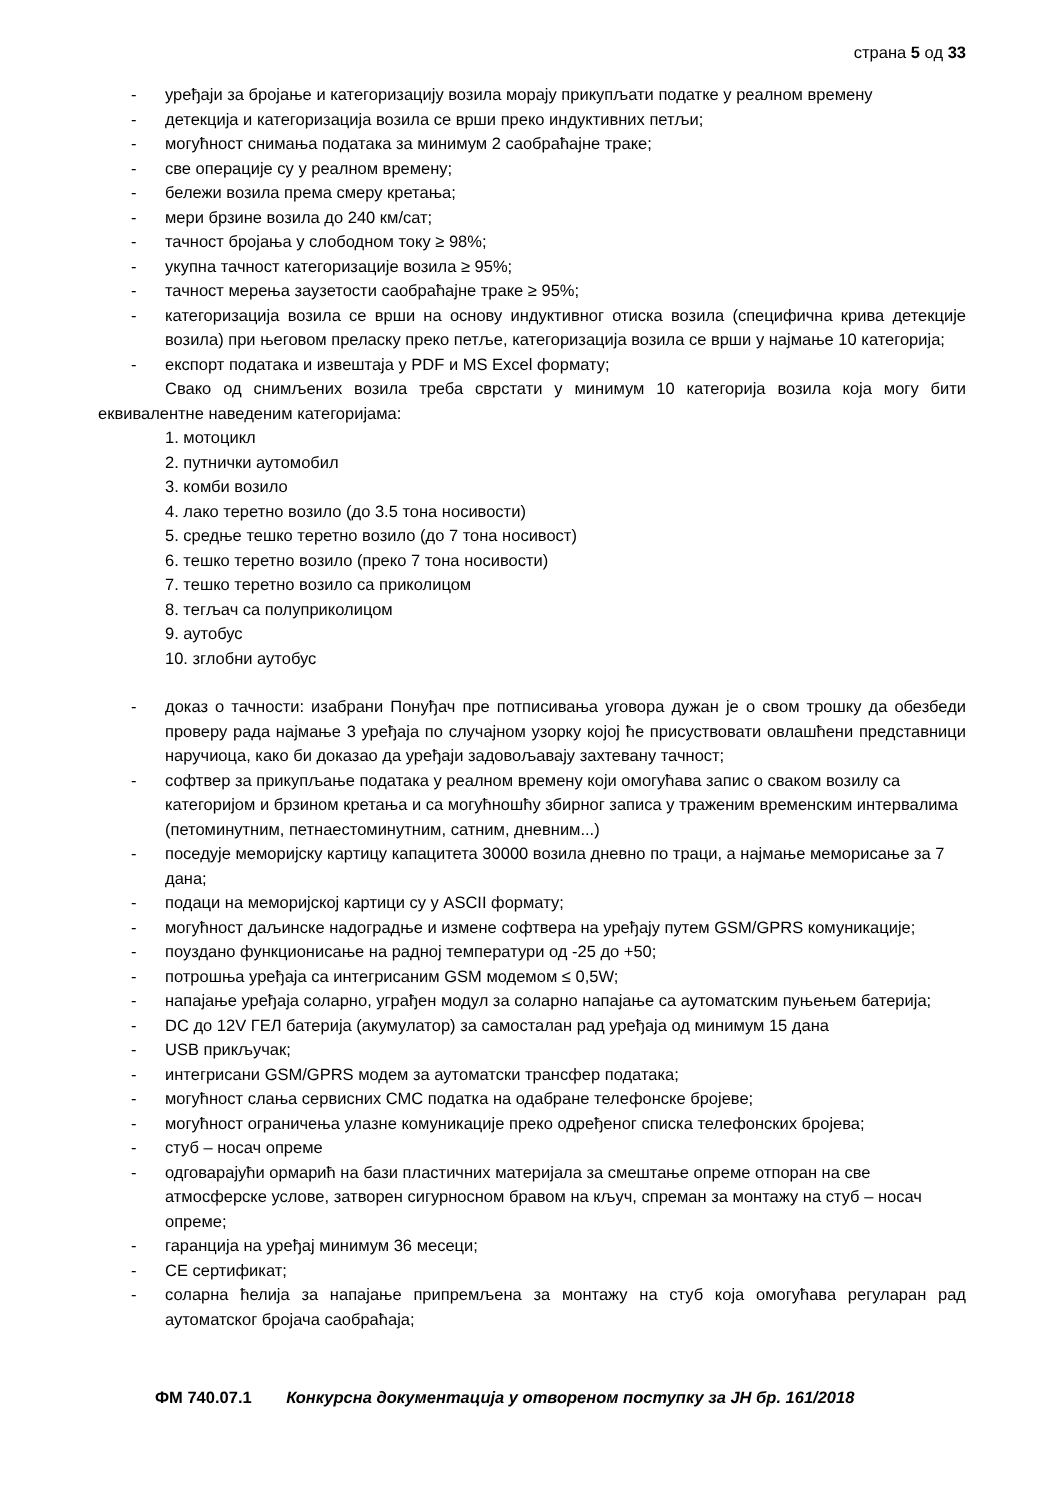страна 5 од 33
- уређаји за бројање и категоризацију возила морају прикупљати податке у реалном времену
- детекција и категоризација возила се врши преко индуктивних петљи;
- могућност снимања података за минимум 2 саобраћајне траке;
- све операције су у реалном времену;
- бележи возила према смеру кретања;
- мери брзине возила до 240 км/сат;
- тачност бројања у слободном току ≥ 98%;
- укупна тачност категоризације возила ≥ 95%;
- тачност мерења заузетости саобраћајне траке ≥ 95%;
- категоризација возила се врши на основу индуктивног отиска возила (специфична крива детекције возила) при његовом преласку преко петље, категоризација возила се врши у најмање 10 категорија;
- експорт података и извештаја у PDF и MS Excel формату;
Свако од снимљених возила треба сврстати у минимум 10 категорија возила која могу бити еквивалентне наведеним категоријама:
1. мотоцикл
2. путнички аутомобил
3. комби возило
4. лако теретно возило (до 3.5 тона носивости)
5. средње тешко теретно возило (до 7 тона носивост)
6. тешко теретно возило (преко 7 тона носивости)
7. тешко теретно возило са приколицом
8. тегљач са полуприколицом
9. аутобус
10. зглобни аутобус
- доказ о тачности: изабрани Понуђач пре потписивања уговора дужан је о свом трошку да обезбеди проверу рада најмање 3 уређаја по случајном узорку којој ће присуствовати овлашћени представници наручиоца, како би доказао да уређаји задовољавају захтевану тачност;
- софтвер за прикупљање података у реалном времену који омогућава запис о сваком возилу са категоријом и брзином кретања и са могућношћу збирног записа у траженим временским интервалима (петоминутним, петнаестоминутним, сатним, дневним...)
- поседује меморијску картицу капацитета 30000 возила дневно по траци, а најмање меморисање за 7 дана;
- подаци на меморијској картици су у ASCII формату;
- могућност даљинске надоградње и измене софтвера на уређају путем GSM/GPRS комуникације;
- поуздано функционисање на радној температури од -25 до +50;
- потрошња уређаја са интегрисаним GSM модемом ≤ 0,5W;
- напајање уређаја соларно, уграђен модул за соларно напајање са аутоматским пуњењем батерија;
- DC до 12V ГЕЛ батерија (акумулатор) за самосталан рад уређаја од минимум 15 дана
- USB прикључак;
- интегрисани GSM/GPRS модем за аутоматски трансфер података;
- могућност слања сервисних СМС податка на одабране телефонске бројеве;
- могућност ограничења улазне комуникације преко одређеног списка телефонских бројева;
- стуб – носач опреме
- одговарајући ормарић на бази пластичних материјала за смештање опреме отпоран на све атмосферске услове, затворен сигурносном бравом на кључ, спреман за монтажу на стуб – носач опреме;
- гаранција на уређај минимум 36 месеци;
- CE сертификат;
- соларна ћелија за напајање припремљена за монтажу на стуб која омогућава регуларан рад аутоматског бројача саобраћаја;
ФМ 740.07.1 Конкурсна документација у отвореном поступку за ЈН бр. 161/2018